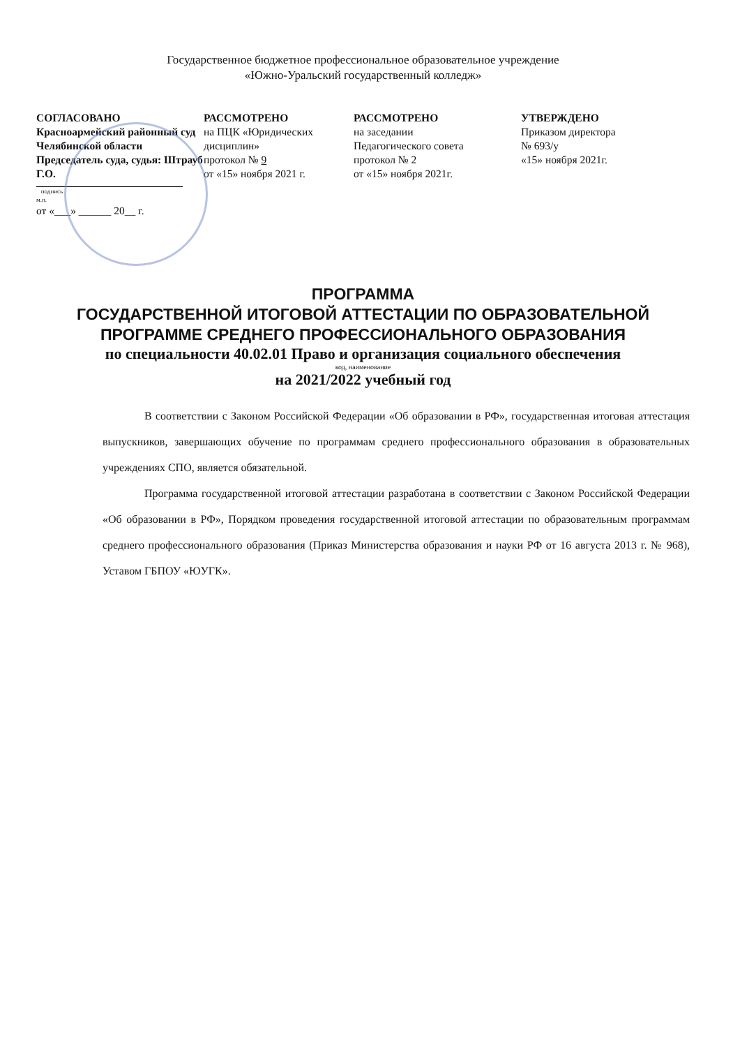Государственное бюджетное профессиональное образовательное учреждение
«Южно-Уральский государственный колледж»
СОГЛАСОВАНО
Красноармейский районный суд Челябинской области Председатель суда, судья: Штрауб Г.О.
подпись
м.п.
от «___» ______ 20__ г.
РАССМОТРЕНО
на ПЦК «Юридических дисциплин»
протокол № 9
от «15» ноября 2021 г.
РАССМОТРЕНО
на заседании
Педагогического совета
протокол № 2
от «15» ноября 2021г.
УТВЕРЖДЕНО
Приказом директора
№ 693/у
«15» ноября 2021г.
ПРОГРАММА
ГОСУДАРСТВЕННОЙ ИТОГОВОЙ АТТЕСТАЦИИ ПО ОБРАЗОВАТЕЛЬНОЙ ПРОГРАММЕ СРЕДНЕГО ПРОФЕССИОНАЛЬНОГО ОБРАЗОВАНИЯ
по специальности 40.02.01 Право и организация социального обеспечения
код, наименование
на 2021/2022 учебный год
В соответствии с Законом Российской Федерации «Об образовании в РФ», государственная итоговая аттестация выпускников, завершающих обучение по программам среднего профессионального образования в образовательных учреждениях СПО, является обязательной.
Программа государственной итоговой аттестации разработана в соответствии с Законом Российской Федерации «Об образовании в РФ», Порядком проведения государственной итоговой аттестации по образовательным программам среднего профессионального образования (Приказ Министерства образования и науки РФ от 16 августа 2013 г. № 968), Уставом ГБПОУ «ЮУГК».